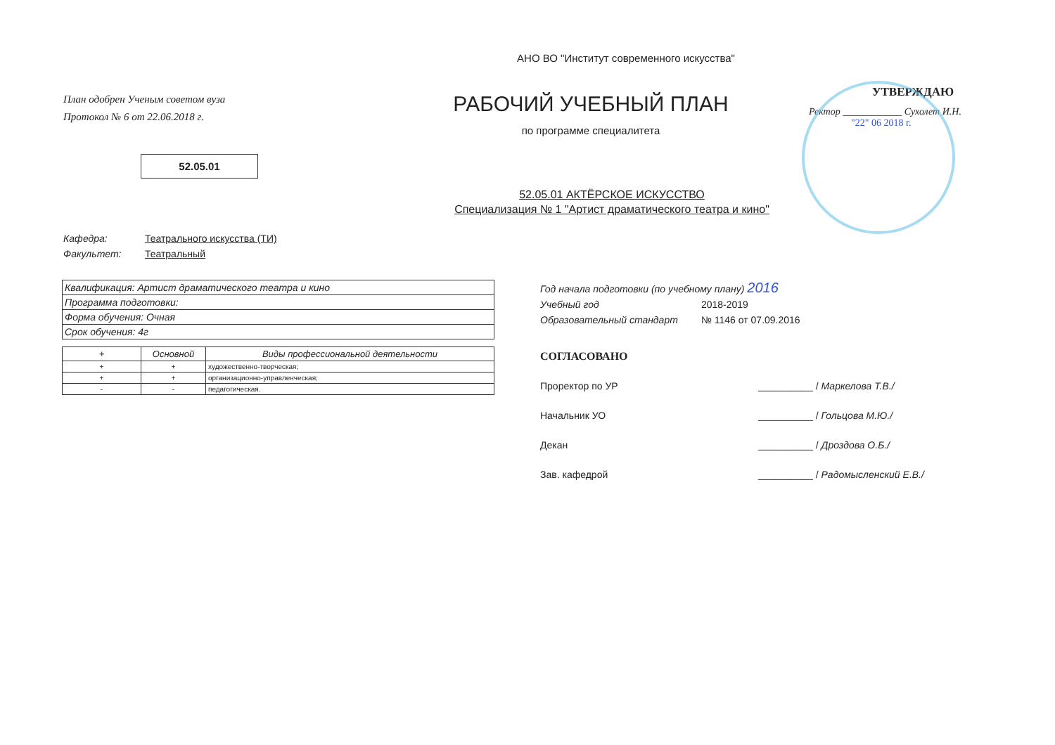АНО ВО "Институт современного искусства"
План одобрен Ученым советом вуза
Протокол № 6 от 22.06.2018 г.
52.05.01
РАБОЧИЙ УЧЕБНЫЙ ПЛАН
по программе специалитета
УТВЕРЖДАЮ
Ректор ____________ Сухолет И.Н.
"22" 06 2018 г.
52.05.01 АКТЁРСКОЕ ИСКУССТВО
Специализация № 1 "Артист драматического театра и кино"
Кафедра: Театрального искусства (ТИ)
Факультет: Театральный
| Квалификация: Артист драматического театра и кино |
| Программа подготовки: |
| Форма обучения: Очная |
| Срок обучения: 4г |
| + | Основной | Виды профессиональной деятельности |
| --- | --- | --- |
| + | + | художественно-творческая; |
| + | + | организационно-управленческая; |
| - | - | педагогическая. |
Год начала подготовки (по учебному плану) 2016
Учебный год 2018-2019
Образовательный стандарт № 1146 от 07.09.2016
СОГЛАСОВАНО
Проректор по УР __________ / Маркелова Т.В./
Начальник УО __________ / Гольцова М.Ю./
Декан __________ / Дроздова О.Б./
Зав. кафедрой __________ / Радомысленский Е.В./